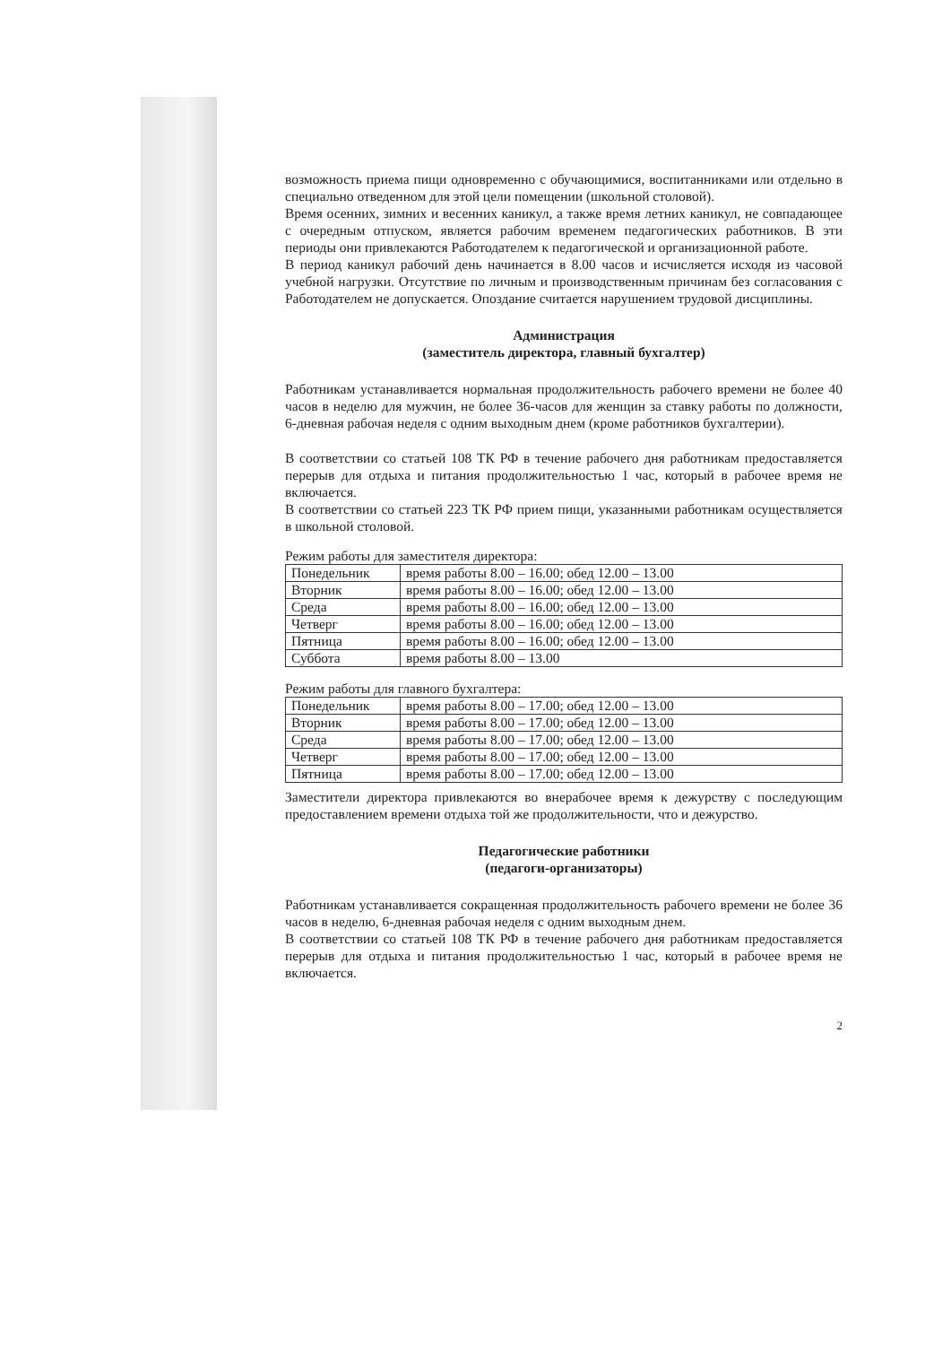возможность приема пищи одновременно с обучающимися, воспитанниками или отдельно в специально отведенном для этой цели помещении (школьной столовой).
Время осенних, зимних и весенних каникул, а также время летних каникул, не совпадающее с очередным отпуском, является рабочим временем педагогических работников. В эти периоды они привлекаются Работодателем к педагогической и организационной работе.
В период каникул рабочий день начинается в 8.00 часов и исчисляется исходя из часовой учебной нагрузки. Отсутствие по личным и производственным причинам без согласования с Работодателем не допускается. Опоздание считается нарушением трудовой дисциплины.
Администрация
(заместитель директора, главный бухгалтер)
Работникам устанавливается нормальная продолжительность рабочего времени не более 40 часов в неделю для мужчин, не более 36-часов для женщин за ставку работы по должности, 6-дневная рабочая неделя с одним выходным днем (кроме работников бухгалтерии).
В соответствии со статьей 108 ТК РФ в течение рабочего дня работникам предоставляется перерыв для отдыха и питания продолжительностью 1 час, который в рабочее время не включается.
В соответствии со статьей 223 ТК РФ прием пищи, указанными работникам осуществляется в школьной столовой.
Режим работы для заместителя директора:
| Понедельник | время работы 8.00 – 16.00; обед 12.00 – 13.00 |
| Вторник | время работы 8.00 – 16.00; обед 12.00 – 13.00 |
| Среда | время работы 8.00 – 16.00; обед 12.00 – 13.00 |
| Четверг | время работы 8.00 – 16.00; обед 12.00 – 13.00 |
| Пятница | время работы 8.00 – 16.00; обед 12.00 – 13.00 |
| Суббота | время работы 8.00 – 13.00 |
Режим работы для главного бухгалтера:
| Понедельник | время работы 8.00 – 17.00; обед 12.00 – 13.00 |
| Вторник | время работы 8.00 – 17.00; обед 12.00 – 13.00 |
| Среда | время работы 8.00 – 17.00; обед 12.00 – 13.00 |
| Четверг | время работы 8.00 – 17.00; обед 12.00 – 13.00 |
| Пятница | время работы 8.00 – 17.00; обед 12.00 – 13.00 |
Заместители директора привлекаются во внерабочее время к дежурству с последующим предоставлением времени отдыха той же продолжительности, что и дежурство.
Педагогические работники
(педагоги-организаторы)
Работникам устанавливается сокращенная продолжительность рабочего времени не более 36 часов в неделю, 6-дневная рабочая неделя с одним выходным днем.
В соответствии со статьей 108 ТК РФ в течение рабочего дня работникам предоставляется перерыв для отдыха и питания продолжительностью 1 час, который в рабочее время не включается.
2